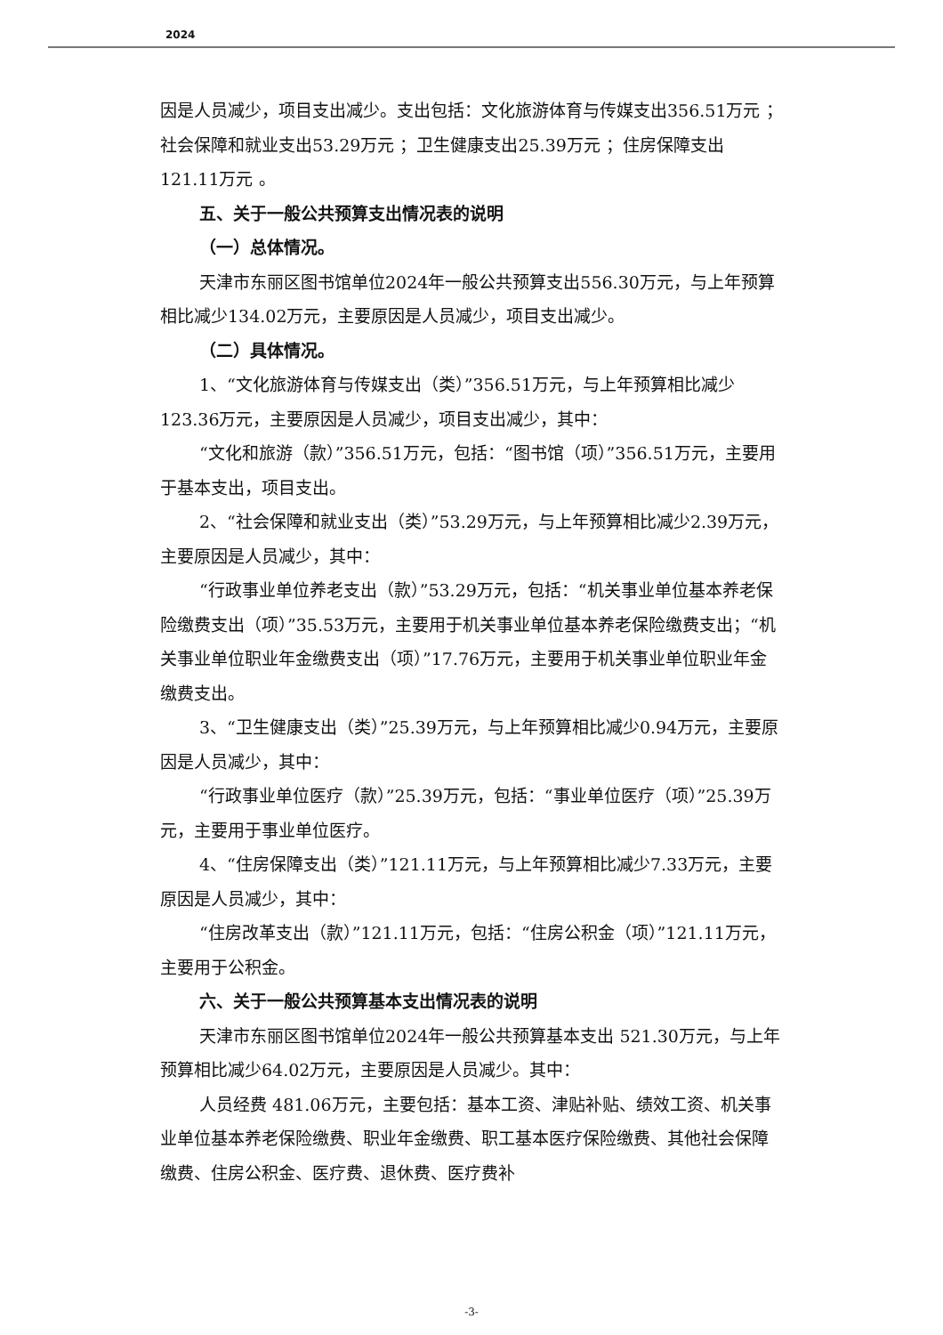2024
因是人员减少，项目支出减少。支出包括：文化旅游体育与传媒支出356.51万元 ；社会保障和就业支出53.29万元 ；卫生健康支出25.39万元 ；住房保障支出121.11万元 。
五、关于一般公共预算支出情况表的说明
（一）总体情况。
天津市东丽区图书馆单位2024年一般公共预算支出556.30万元，与上年预算相比减少134.02万元，主要原因是人员减少，项目支出减少。
（二）具体情况。
1、“文化旅游体育与传媒支出（类）”356.51万元，与上年预算相比减少123.36万元，主要原因是人员减少，项目支出减少，其中：
“文化和旅游（款）”356.51万元，包括：“图书馆（项）”356.51万元，主要用于基本支出，项目支出。
2、“社会保障和就业支出（类）”53.29万元，与上年预算相比减少2.39万元，主要原因是人员减少，其中：
“行政事业单位养老支出（款）”53.29万元，包括：“机关事业单位基本养老保险缴费支出（项）”35.53万元，主要用于机关事业单位基本养老保险缴费支出；“机关事业单位职业年金缴费支出（项）”17.76万元，主要用于机关事业单位职业年金缴费支出。
3、“卫生健康支出（类）”25.39万元，与上年预算相比减少0.94万元，主要原因是人员减少，其中：
“行政事业单位医疗（款）”25.39万元，包括：“事业单位医疗（项）”25.39万元，主要用于事业单位医疗。
4、“住房保障支出（类）”121.11万元，与上年预算相比减少7.33万元，主要原因是人员减少，其中：
“住房改革支出（款）”121.11万元，包括：“住房公积金（项）”121.11万元，主要用于公积金。
六、关于一般公共预算基本支出情况表的说明
天津市东丽区图书馆单位2024年一般公共预算基本支出 521.30万元，与上年预算相比减少64.02万元，主要原因是人员减少。其中：
人员经费 481.06万元，主要包括：基本工资、津贴补贴、绩效工资、机关事业单位基本养老保险缴费、职业年金缴费、职工基本医疗保险缴费、其他社会保障缴费、住房公积金、医疗费、退休费、医疗费补
-3-